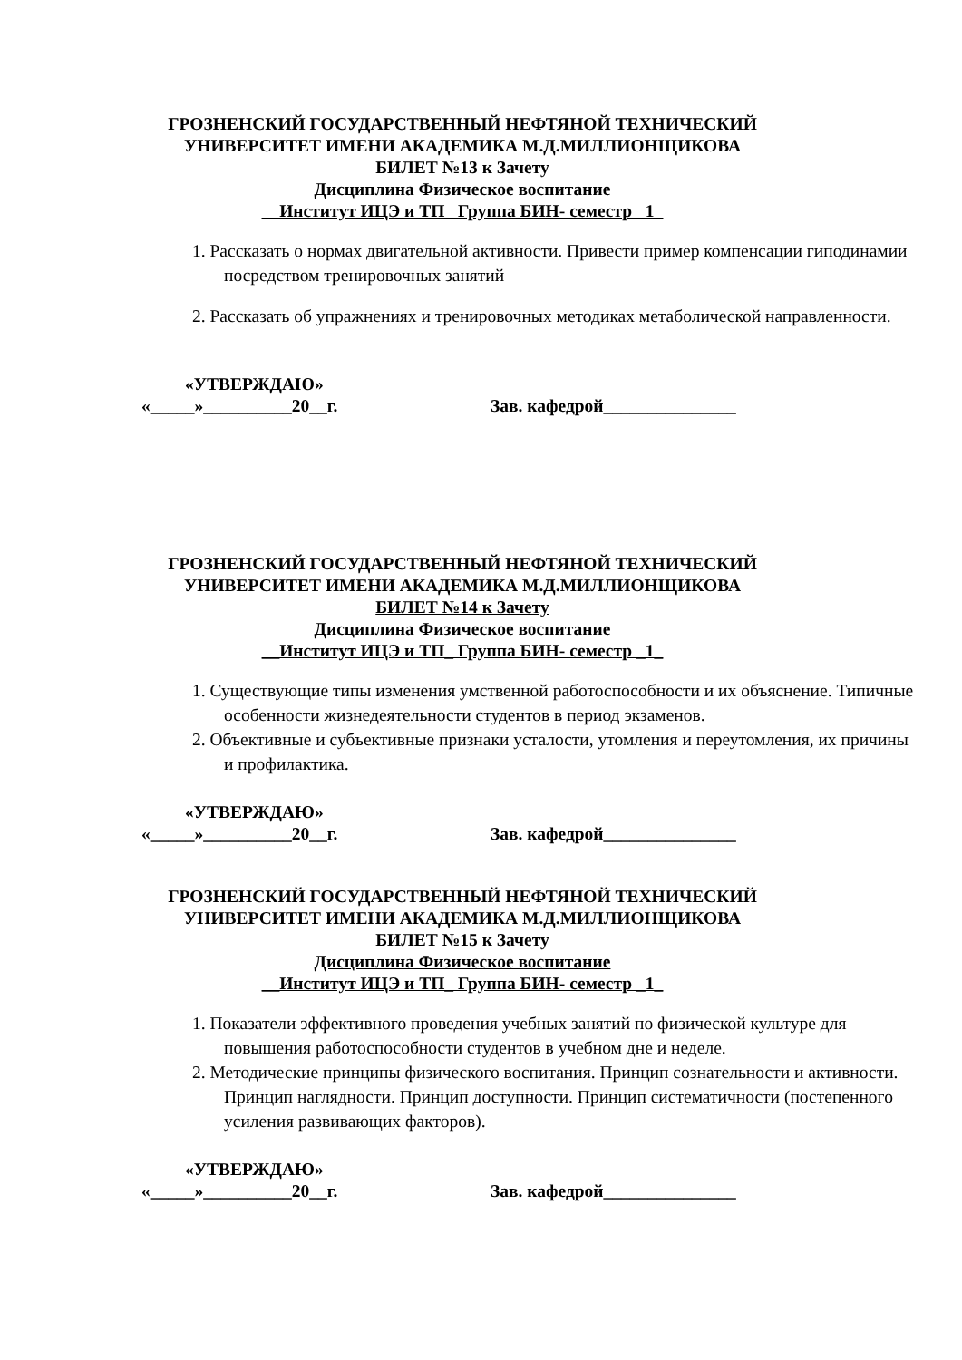ГРОЗНЕНСКИЙ ГОСУДАРСТВЕННЫЙ НЕФТЯНОЙ ТЕХНИЧЕСКИЙ
УНИВЕРСИТЕТ ИМЕНИ АКАДЕМИКА М.Д.МИЛЛИОНЩИКОВА
БИЛЕТ №13 к Зачету
Дисциплина Физическое воспитание
__Институт ИЦЭ и ТП_ Группа БИН- семестр _1_
1. Рассказать о нормах двигательной активности. Привести пример компенсации гиподинамии посредством тренировочных занятий
2. Рассказать об упражнениях и тренировочных методиках метаболической направленности.
«УТВЕРЖДАЮ»
«_____»__________20__г. Зав. кафедрой_______________
ГРОЗНЕНСКИЙ ГОСУДАРСТВЕННЫЙ НЕФТЯНОЙ ТЕХНИЧЕСКИЙ
УНИВЕРСИТЕТ ИМЕНИ АКАДЕМИКА М.Д.МИЛЛИОНЩИКОВА
БИЛЕТ №14 к Зачету
Дисциплина Физическое воспитание
__Институт ИЦЭ и ТП_ Группа БИН- семестр _1_
1. Существующие типы изменения умственной работоспособности и их объяснение. Типичные особенности жизнедеятельности студентов в период экзаменов.
2. Объективные и субъективные признаки усталости, утомления и переутомления, их причины и профилактика.
«УТВЕРЖДАЮ»
«_____»__________20__г. Зав. кафедрой_______________
ГРОЗНЕНСКИЙ ГОСУДАРСТВЕННЫЙ НЕФТЯНОЙ ТЕХНИЧЕСКИЙ
УНИВЕРСИТЕТ ИМЕНИ АКАДЕМИКА М.Д.МИЛЛИОНЩИКОВА
БИЛЕТ №15 к Зачету
Дисциплина Физическое воспитание
__Институт ИЦЭ и ТП_ Группа БИН- семестр _1_
1. Показатели эффективного проведения учебных занятий по физической культуре для повышения работоспособности студентов в учебном дне и неделе.
2. Методические принципы физического воспитания. Принцип сознательности и активности. Принцип наглядности. Принцип доступности. Принцип систематичности (постепенного усиления развивающих факторов).
«УТВЕРЖДАЮ»
«_____»__________20__г. Зав. кафедрой_______________